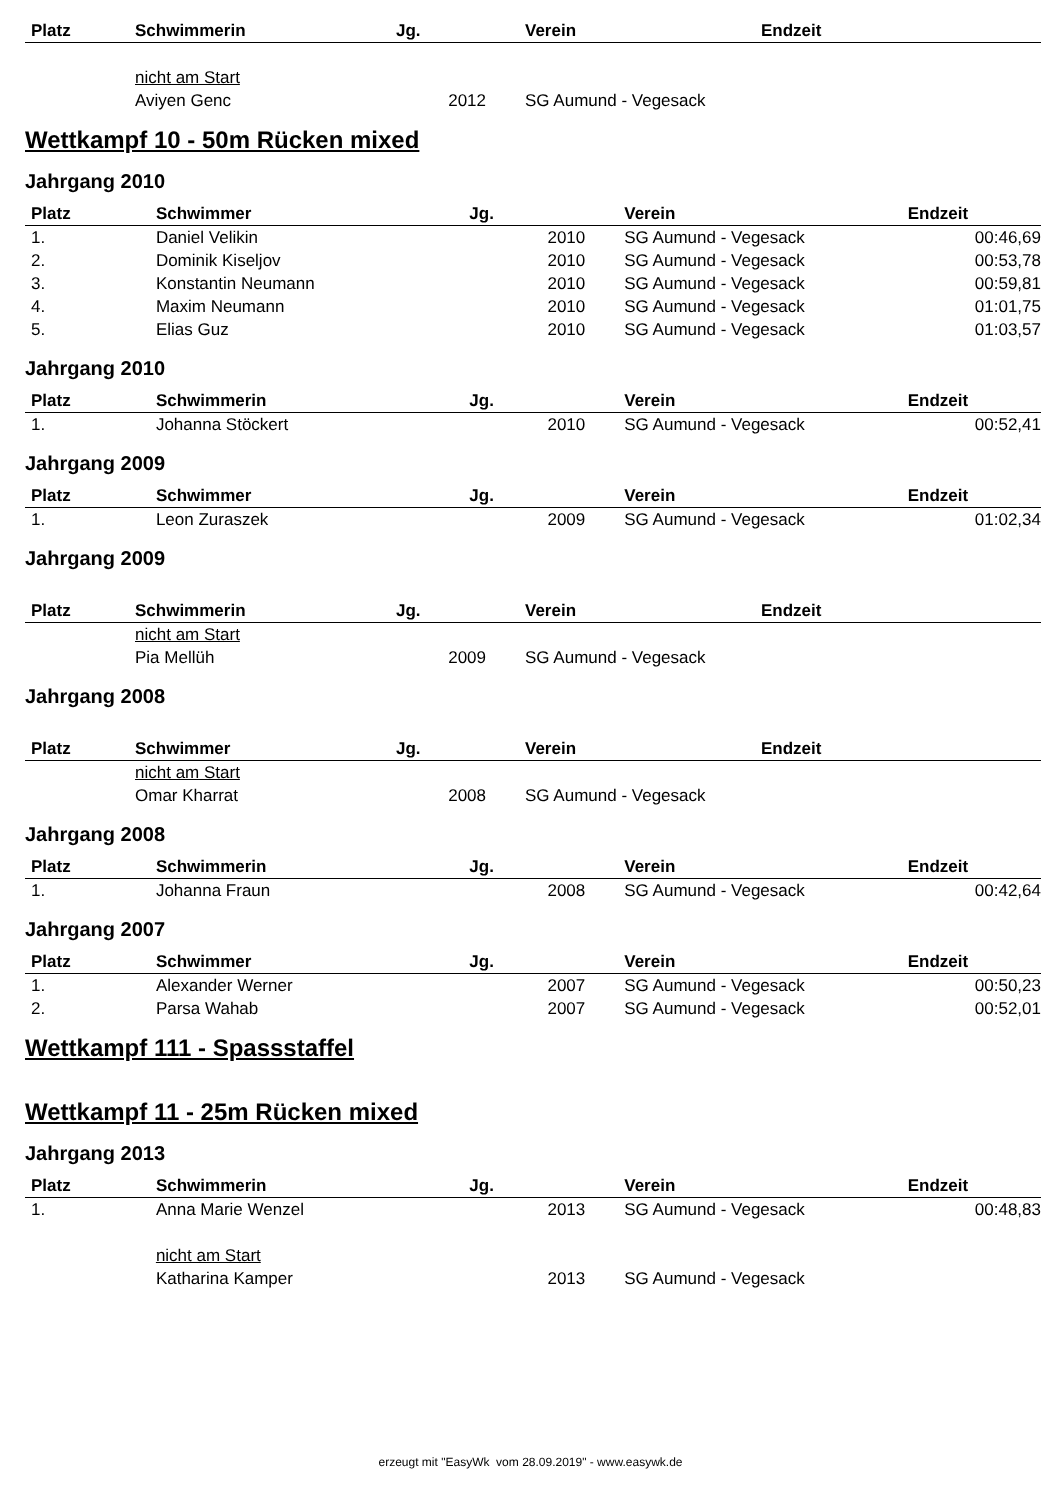| Platz | Schwimmerin | Jg. | Verein | Endzeit |
| --- | --- | --- | --- | --- |
| | nicht am Start | | | |
| | Aviyen Genc | 2012 | SG Aumund - Vegesack | |
Wettkampf 10 - 50m Rücken mixed
Jahrgang 2010
| Platz | Schwimmer | Jg. | Verein | Endzeit |
| --- | --- | --- | --- | --- |
| 1. | Daniel Velikin | 2010 | SG Aumund - Vegesack | 00:46,69 |
| 2. | Dominik Kiseljov | 2010 | SG Aumund - Vegesack | 00:53,78 |
| 3. | Konstantin Neumann | 2010 | SG Aumund - Vegesack | 00:59,81 |
| 4. | Maxim Neumann | 2010 | SG Aumund - Vegesack | 01:01,75 |
| 5. | Elias Guz | 2010 | SG Aumund - Vegesack | 01:03,57 |
Jahrgang 2010
| Platz | Schwimmerin | Jg. | Verein | Endzeit |
| --- | --- | --- | --- | --- |
| 1. | Johanna Stöckert | 2010 | SG Aumund - Vegesack | 00:52,41 |
Jahrgang 2009
| Platz | Schwimmer | Jg. | Verein | Endzeit |
| --- | --- | --- | --- | --- |
| 1. | Leon Zuraszek | 2009 | SG Aumund - Vegesack | 01:02,34 |
Jahrgang 2009
| Platz | Schwimmerin | Jg. | Verein | Endzeit |
| --- | --- | --- | --- | --- |
| | nicht am Start | | | |
| | Pia Mellüh | 2009 | SG Aumund - Vegesack | |
Jahrgang 2008
| Platz | Schwimmer | Jg. | Verein | Endzeit |
| --- | --- | --- | --- | --- |
| | nicht am Start | | | |
| | Omar Kharrat | 2008 | SG Aumund - Vegesack | |
Jahrgang 2008
| Platz | Schwimmerin | Jg. | Verein | Endzeit |
| --- | --- | --- | --- | --- |
| 1. | Johanna Fraun | 2008 | SG Aumund - Vegesack | 00:42,64 |
Jahrgang 2007
| Platz | Schwimmer | Jg. | Verein | Endzeit |
| --- | --- | --- | --- | --- |
| 1. | Alexander Werner | 2007 | SG Aumund - Vegesack | 00:50,23 |
| 2. | Parsa Wahab | 2007 | SG Aumund - Vegesack | 00:52,01 |
Wettkampf 111 - Spassstaffel
Wettkampf 11 - 25m Rücken mixed
Jahrgang 2013
| Platz | Schwimmerin | Jg. | Verein | Endzeit |
| --- | --- | --- | --- | --- |
| 1. | Anna Marie Wenzel | 2013 | SG Aumund - Vegesack | 00:48,83 |
| | nicht am Start | | | |
| | Katharina Kamper | 2013 | SG Aumund - Vegesack | |
erzeugt mit "EasyWk vom 28.09.2019" - www.easywk.de